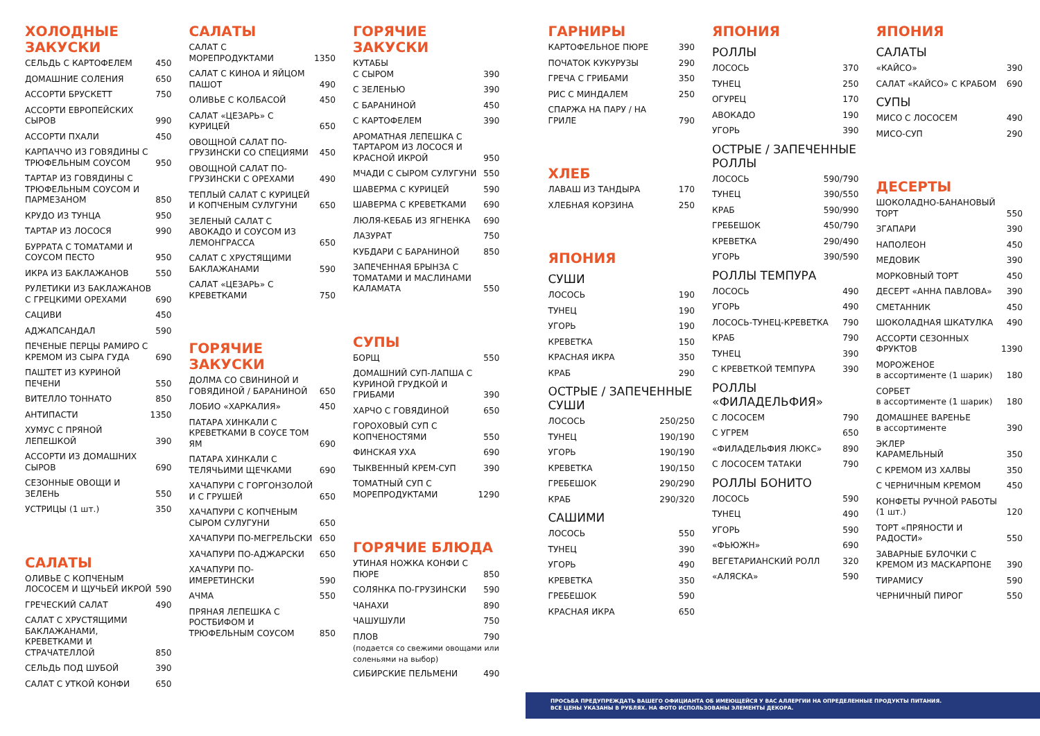ХОЛОДНЫЕ ЗАКУСКИ
СЕЛЬДЬ С КАРТОФЕЛЕМ 450
ДОМАШНИЕ СОЛЕНИЯ 650
АССОРТИ БРУСКЕТТ 750
АССОРТИ ЕВРОПЕЙСКИХ СЫРОВ 990
АССОРТИ ПХАЛИ 450
КАРПАЧЧО ИЗ ГОВЯДИНЫ С ТРЮФЕЛЬНЫМ СОУСОМ 950
ТАРТАР ИЗ ГОВЯДИНЫ С ТРЮФЕЛЬНЫМ СОУСОМ И ПАРМЕЗАНОМ 850
КРУДО ИЗ ТУНЦА 950
ТАРТАР ИЗ ЛОСОСЯ 990
БУРРАТА С ТОМАТАМИ И СОУСОМ ПЕСТО 950
ИКРА ИЗ БАКЛАЖАНОВ 550
РУЛЕТИКИ ИЗ БАКЛАЖАНОВ С ГРЕЦКИМИ ОРЕХАМИ 690
САЦИВИ 450
АДЖАПСАНДАЛ 590
ПЕЧЕНЫЕ ПЕРЦЫ РАМИРО С КРЕМОМ ИЗ СЫРА ГУДА 690
ПАШТЕТ ИЗ КУРИНОЙ ПЕЧЕНИ 550
ВИТЕЛЛО ТОННАТО 850
АНТИПАСТИ 1350
ХУМУС С ПРЯНОЙ ЛЕПЕШКОЙ 390
АССОРТИ ИЗ ДОМАШНИХ СЫРОВ 690
СЕЗОННЫЕ ОВОЩИ И ЗЕЛЕНЬ 550
УСТРИЦЫ (1 шт.) 350
САЛАТЫ
ОЛИВЬЕ С КОПЧЕНЫМ ЛОСОСЕМ И ЩУЧЬЕЙ ИКРОЙ 590
ГРЕЧЕСКИЙ САЛАТ 490
САЛАТ С ХРУСТЯЩИМИ БАКЛАЖАНАМИ, КРЕВЕТКАМИ И СТРАЧАТЕЛЛОЙ 850
СЕЛЬДЬ ПОД ШУБОЙ 390
САЛАТ С УТКОЙ КОНФИ 650
САЛАТЫ
САЛАТ С МОРЕПРОДУКТАМИ 1350
САЛАТ С КИНОА И ЯЙЦОМ ПАШОТ 490
ОЛИВЬЕ С КОЛБАСОЙ 450
САЛАТ «ЦЕЗАРЬ» С КУРИЦЕЙ 650
ОВОЩНОЙ САЛАТ ПО-ГРУЗИНСКИ СО СПЕЦИЯМИ 450
ОВОЩНОЙ САЛАТ ПО-ГРУЗИНСКИ С ОРЕХАМИ 490
ТЕПЛЫЙ САЛАТ С КУРИЦЕЙ И КОПЧЕНЫМ СУЛУГУНИ 650
ЗЕЛЕНЫЙ САЛАТ С АВОКАДО И СОУСОМ ИЗ ЛЕМОНГРАССА 650
САЛАТ С ХРУСТЯЩИМИ БАКЛАЖАНАМИ 590
САЛАТ «ЦЕЗАРЬ» С КРЕВЕТКАМИ 750
ГОРЯЧИЕ ЗАКУСКИ
ДОЛМА СО СВИНИНОЙ И ГОВЯДИНОЙ / БАРАНИНОЙ 650
ЛОБИО «ХАРКАЛИЯ» 450
ПАТАРА ХИНКАЛИ С КРЕВЕТКАМИ В СОУСЕ ТОМ ЯМ 690
ПАТАРА ХИНКАЛИ С ТЕЛЯЧЬИМИ ЩЕЧКАМИ 690
ХАЧАПУРИ С ГОРГОНЗОЛОЙ И С ГРУШЕЙ 650
ХАЧАПУРИ С КОПЧЕНЫМ СЫРОМ СУЛУГУНИ 650
ХАЧАПУРИ ПО-МЕГРЕЛЬСКИ 650
ХАЧАПУРИ ПО-АДЖАРСКИ 650
ХАЧАПУРИ ПО-ИМЕРЕТИНСКИ 590
АЧМА 550
ПРЯНАЯ ЛЕПЕШКА С РОСТБИФОМ И ТРЮФЕЛЬНЫМ СОУСОМ 850
ГОРЯЧИЕ ЗАКУСКИ
КУТАБЫ
С СЫРОМ 390
С ЗЕЛЕНЬЮ 390
С БАРАНИНОЙ 450
С КАРТОФЕЛЕМ 390
АРОМАТНАЯ ЛЕПЕШКА С ТАРТАРОМ ИЗ ЛОСОСЯ И КРАСНОЙ ИКРОЙ 950
МЧАДИ С СЫРОМ СУЛУГУНИ 550
ШАВЕРМА С КУРИЦЕЙ 590
ШАВЕРМА С КРЕВЕТКАМИ 690
ЛЮЛЯ-КЕБАБ ИЗ ЯГНЕНКА 690
ЛАЗУРАТ 750
КУБДАРИ С БАРАНИНОЙ 850
ЗАПЕЧЕННАЯ БРЫНЗА С ТОМАТАМИ И МАСЛИНАМИ КАЛАМАТА 550
СУПЫ
БОРЩ 550
ДОМАШНИЙ СУП-ЛАПША С КУРИНОЙ ГРУДКОЙ И ГРИБАМИ 390
ХАРЧО С ГОВЯДИНОЙ 650
ГОРОХОВЫЙ СУП С КОПЧЕНОСТЯМИ 550
ФИНСКАЯ УХА 690
ТЫКВЕННЫЙ КРЕМ-СУП 390
ТОМАТНЫЙ СУП С МОРЕПРОДУКТАМИ 1290
ГОРЯЧИЕ БЛЮДА
УТИНАЯ НОЖКА КОНФИ С ПЮРЕ 850
СОЛЯНКА ПО-ГРУЗИНСКИ 590
ЧАНАХИ 890
ЧАШУШУЛИ 750
ПЛОВ 790
(подается со свежими овощами или соленьями на выбор)
СИБИРСКИЕ ПЕЛЬМЕНИ 490
ГАРНИРЫ
КАРТОФЕЛЬНОЕ ПЮРЕ 390
ПОЧАТОК КУКУРУЗЫ 290
ГРЕЧА С ГРИБАМИ 350
РИС С МИНДАЛЕМ 250
СПАРЖА НА ПАРУ / НА ГРИЛЕ 790
ХЛЕБ
ЛАВАШ ИЗ ТАНДЫРА 170
ХЛЕБНАЯ КОРЗИНА 250
ЯПОНИЯ
СУШИ
ЛОСОСЬ 190
ТУНЕЦ 190
УГОРЬ 190
КРЕВЕТКА 150
КРАСНАЯ ИКРА 350
КРАБ 290
ОСТРЫЕ / ЗАПЕЧЕННЫЕ СУШИ
ЛОСОСЬ 250/250
ТУНЕЦ 190/190
УГОРЬ 190/190
КРЕВЕТКА 190/150
ГРЕБЕШОК 290/290
КРАБ 290/320
САШИМИ
ЛОСОСЬ 550
ТУНЕЦ 390
УГОРЬ 490
КРЕВЕТКА 350
ГРЕБЕШОК 590
КРАСНАЯ ИКРА 650
ЯПОНИЯ
РОЛЛЫ
ЛОСОСЬ 370
ТУНЕЦ 250
ОГУРЕЦ 170
АВОКАДО 190
УГОРЬ 390
ОСТРЫЕ / ЗАПЕЧЕННЫЕ РОЛЛЫ
ЛОСОСЬ 590/790
ТУНЕЦ 390/550
КРАБ 590/990
ГРЕБЕШОК 450/790
КРЕВЕТКА 290/490
УГОРЬ 390/590
РОЛЛЫ ТЕМПУРА
ЛОСОСЬ 490
УГОРЬ 490
ЛОСОСЬ-ТУНЕЦ-КРЕВЕТКА 790
КРАБ 790
ТУНЕЦ 390
С КРЕВЕТКОЙ ТЕМПУРА 390
РОЛЛЫ «ФИЛАДЕЛЬФИЯ»
С ЛОСОСЕМ 790
С УГРЕМ 650
«ФИЛАДЕЛЬФИЯ ЛЮКС» 890
С ЛОСОСЕМ ТАТАКИ 790
РОЛЛЫ БОНИТО
ЛОСОСЬ 590
ТУНЕЦ 490
УГОРЬ 590
«ФЬЮЖН» 690
ВЕГЕТАРИАНСКИЙ РОЛЛ 320
«АЛЯСКА» 590
ЯПОНИЯ
САЛАТЫ
«КАЙСО» 390
САЛАТ «КАЙСО» С КРАБОМ 690
СУПЫ
МИСО С ЛОСОСЕМ 490
МИСО-СУП 290
ДЕСЕРТЫ
ШОКОЛАДНО-БАНАНОВЫЙ ТОРТ 550
ЗГАПАРИ 390
НАПОЛЕОН 450
МЕДОВИК 390
МОРКОВНЫЙ ТОРТ 450
ДЕСЕРТ «АННА ПАВЛОВА» 390
СМЕТАННИК 450
ШОКОЛАДНАЯ ШКАТУЛКА 490
АССОРТИ СЕЗОННЫХ ФРУКТОВ 1390
МОРОЖЕНОЕ
в ассортименте (1 шарик) 180
СОРБЕТ
в ассортименте (1 шарик) 180
ДОМАШНЕЕ ВАРЕНЬЕ
в ассортименте 390
ЭКЛЕР
КАРАМЕЛЬНЫЙ 350
С КРЕМОМ ИЗ ХАЛВЫ 350
С ЧЕРНИЧНЫМ КРЕМОМ 450
КОНФЕТЫ РУЧНОЙ РАБОТЫ (1 шт.) 120
ТОРТ «ПРЯНОСТИ И РАДОСТИ» 550
ЗАВАРНЫЕ БУЛОЧКИ С КРЕМОМ ИЗ МАСКАРПОНЕ 390
ТИРАМИСУ 590
ЧЕРНИЧНЫЙ ПИРОГ 550
ПРОСЬБА ПРЕДУПРЕЖДАТЬ ВАШЕГО ОФИЦИАНТА ОБ ИМЕЮЩЕЙСЯ У ВАС АЛЛЕРГИИ НА ОПРЕДЕЛЕННЫЕ ПРОДУКТЫ ПИТАНИЯ.
ВСЕ ЦЕНЫ УКАЗАНЫ В РУБЛЯХ. НА ФОТО ИСПОЛЬЗОВАНЫ ЭЛЕМЕНТЫ ДЕКОРА.